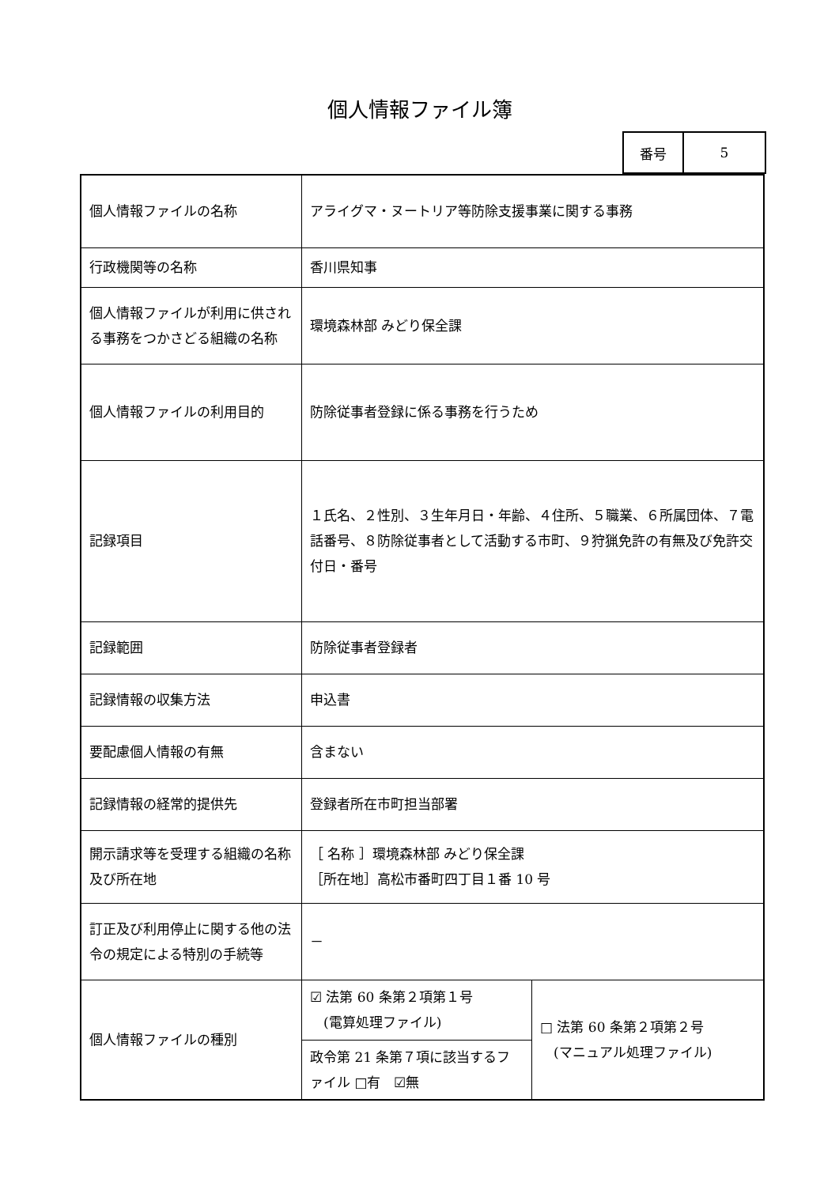個人情報ファイル簿
| 番号 | 5 |
| 個人情報ファイルの名称 | アライグマ・ヌートリア等防除支援事業に関する事務 | |
| 行政機関等の名称 | 香川県知事 | |
| 個人情報ファイルが利用に供される事務をつかさどる組織の名称 | 環境森林部 みどり保全課 | |
| 個人情報ファイルの利用目的 | 防除従事者登録に係る事務を行うため | |
| 記録項目 | １氏名、２性別、３生年月日・年齢、４住所、５職業、６所属団体、７電話番号、８防除従事者として活動する市町、９狩猟免許の有無及び免許交付日・番号 | |
| 記録範囲 | 防除従事者登録者 | |
| 記録情報の収集方法 | 申込書 | |
| 要配慮個人情報の有無 | 含まない | |
| 記録情報の経常的提供先 | 登録者所在市町担当部署 | |
| 開示請求等を受理する組織の名称及び所在地 | ［ 名称 ］環境森林部 みどり保全課 ［所在地］高松市番町四丁目１番 10 号 | |
| 訂正及び利用停止に関する他の法令の規定による特別の手続等 | － | |
| 個人情報ファイルの種別 | ☑ 法第 60 条第２項第１号 (電算処理ファイル) | □ 法第 60 条第２項第２号 (マニュアル処理ファイル) |
| | 政令第 21 条第７項に該当するファイル □有 ☑無 | |